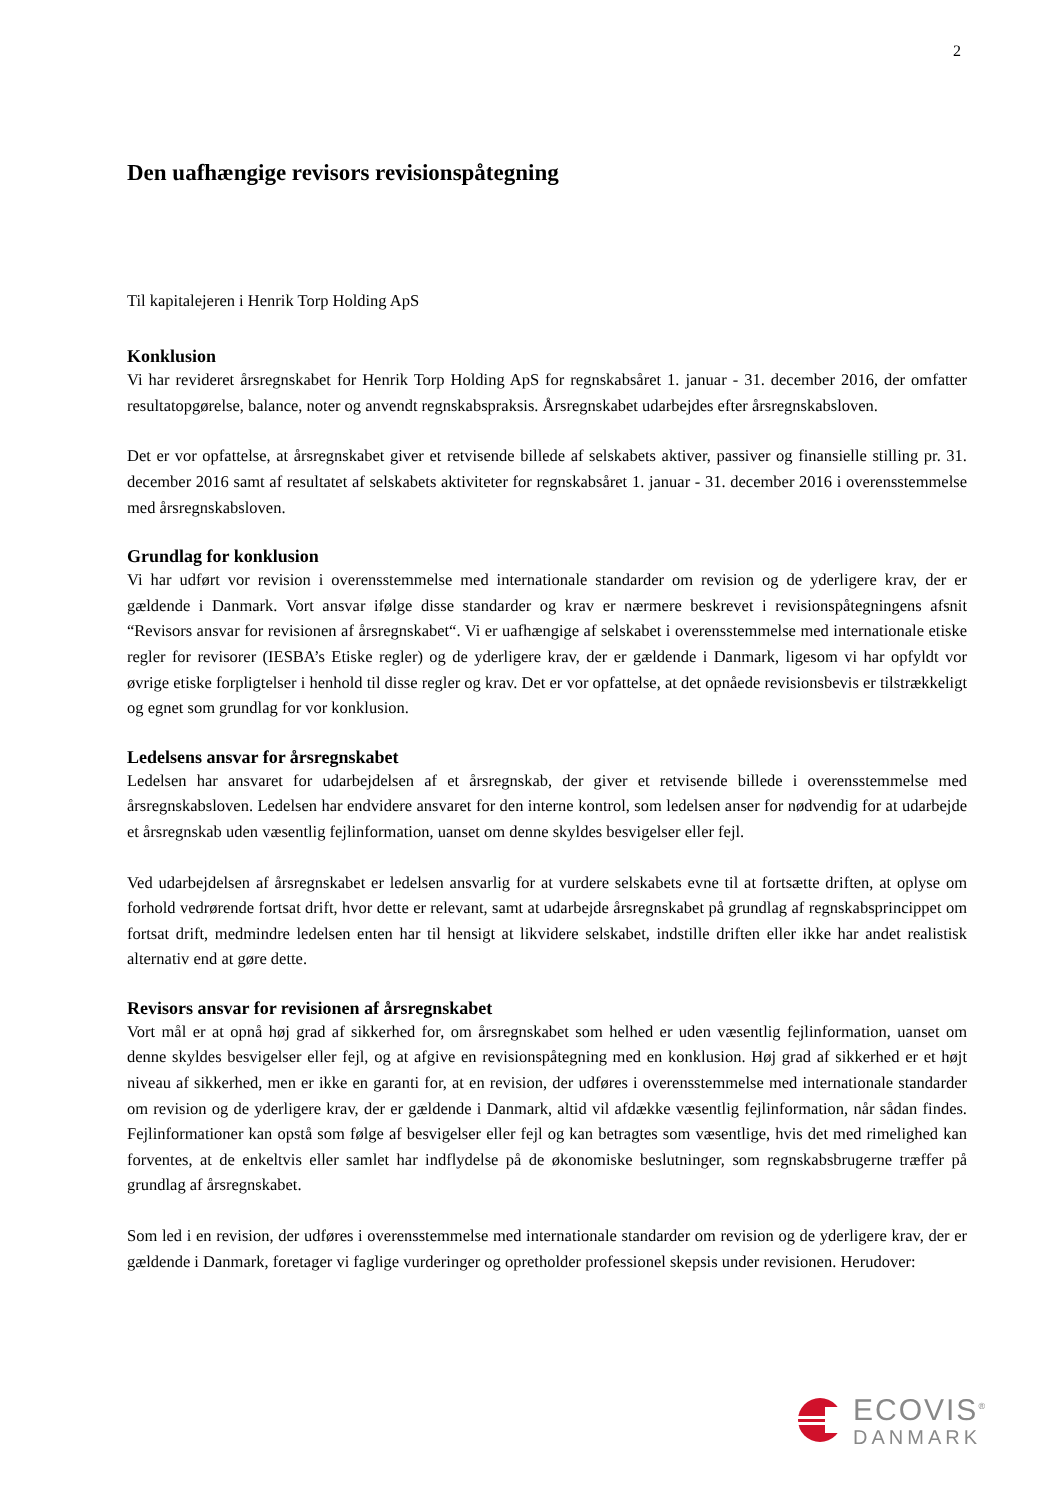2
Den uafhængige revisors revisionspåtegning
Til kapitalejeren i Henrik Torp Holding ApS
Konklusion
Vi har revideret årsregnskabet for Henrik Torp Holding ApS for regnskabsåret 1. januar - 31. december 2016, der omfatter resultatopgørelse, balance, noter og anvendt regnskabspraksis. Årsregnskabet udarbejdes efter årsregnskabsloven.
Det er vor opfattelse, at årsregnskabet giver et retvisende billede af selskabets aktiver, passiver og finansielle stilling pr. 31. december 2016 samt af resultatet af selskabets aktiviteter for regnskabsåret 1. januar - 31. december 2016 i overensstemmelse med årsregnskabsloven.
Grundlag for konklusion
Vi har udført vor revision i overensstemmelse med internationale standarder om revision og de yderligere krav, der er gældende i Danmark. Vort ansvar ifølge disse standarder og krav er nærmere beskrevet i revisionspåtegningens afsnit “Revisors ansvar for revisionen af årsregnskabet“. Vi er uafhængige af selskabet i overensstemmelse med internationale etiske regler for revisorer (IESBA’s Etiske regler) og de yderligere krav, der er gældende i Danmark, ligesom vi har opfyldt vor øvrige etiske forpligtelser i henhold til disse regler og krav. Det er vor opfattelse, at det opnåede revisionsbevis er tilstrækkeligt og egnet som grundlag for vor konklusion.
Ledelsens ansvar for årsregnskabet
Ledelsen har ansvaret for udarbejdelsen af et årsregnskab, der giver et retvisende billede i overensstemmelse med årsregnskabsloven. Ledelsen har endvidere ansvaret for den interne kontrol, som ledelsen anser for nødvendig for at udarbejde et årsregnskab uden væsentlig fejlinformation, uanset om denne skyldes besvigelser eller fejl.
Ved udarbejdelsen af årsregnskabet er ledelsen ansvarlig for at vurdere selskabets evne til at fortsætte driften, at oplyse om forhold vedrørende fortsat drift, hvor dette er relevant, samt at udarbejde årsregnskabet på grundlag af regnskabsprincippet om fortsat drift, medmindre ledelsen enten har til hensigt at likvidere selskabet, indstille driften eller ikke har andet realistisk alternativ end at gøre dette.
Revisors ansvar for revisionen af årsregnskabet
Vort mål er at opnå høj grad af sikkerhed for, om årsregnskabet som helhed er uden væsentlig fejlinformation, uanset om denne skyldes besvigelser eller fejl, og at afgive en revisionspåtegning med en konklusion. Høj grad af sikkerhed er et højt niveau af sikkerhed, men er ikke en garanti for, at en revision, der udføres i overensstemmelse med internationale standarder om revision og de yderligere krav, der er gældende i Danmark, altid vil afdække væsentlig fejlinformation, når sådan findes. Fejlinformationer kan opstå som følge af besvigelser eller fejl og kan betragtes som væsentlige, hvis det med rimelighed kan forventes, at de enkeltvis eller samlet har indflydelse på de økonomiske beslutninger, som regnskabsbrugerne træffer på grundlag af årsregnskabet.
Som led i en revision, der udføres i overensstemmelse med internationale standarder om revision og de yderligere krav, der er gældende i Danmark, foretager vi faglige vurderinger og opretholder professionel skepsis under revisionen. Herudover:
ECOVIS<sup>®</sup>
DANMARK